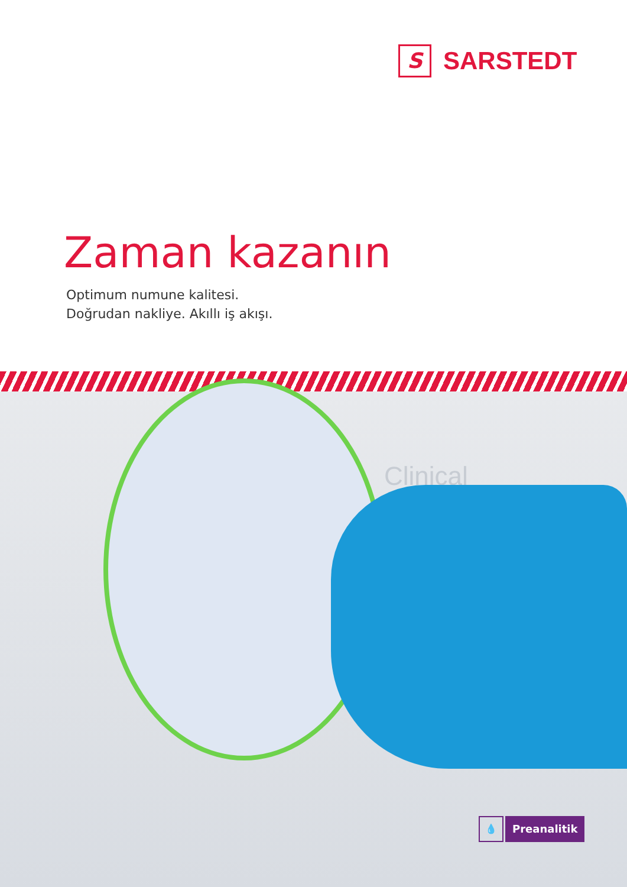S
SARSTEDT
Zaman kazanın
Optimum numune kalitesi.
Doğrudan nakliye. Akıllı iş akışı.
Clinical
💧
Preanalitik